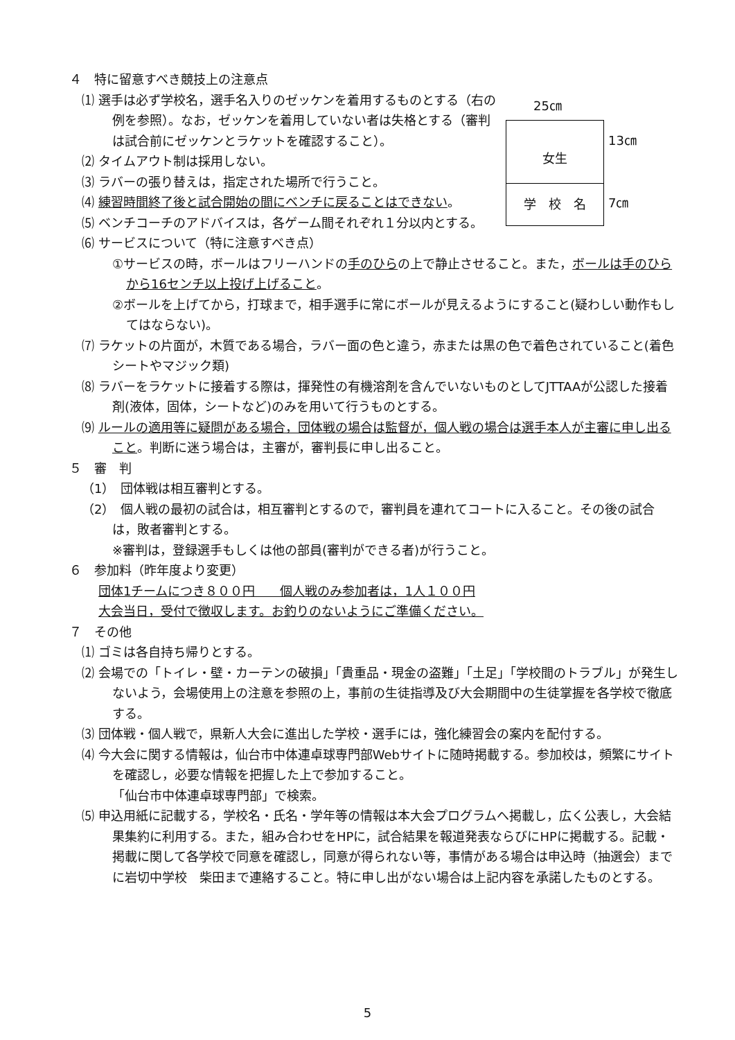４　特に留意すべき競技上の注意点
25㎝
女生
学　校　名
13㎝
7㎝
⑴ 選手は必ず学校名，選手名入りのゼッケンを着用するものとする（右の例を参照）。なお，ゼッケンを着用していない者は失格とする（審判は試合前にゼッケンとラケットを確認すること）。
⑵ タイムアウト制は採用しない。
⑶ ラバーの張り替えは，指定された場所で行うこと。
⑷ 練習時間終了後と試合開始の間にベンチに戻ることはできない。
⑸ ベンチコーチのアドバイスは，各ゲーム間それぞれ１分以内とする。
⑹ サービスについて（特に注意すべき点）
①サービスの時，ボールはフリーハンドの手のひらの上で静止させること。また，ボールは手のひらから16センチ以上投げ上げること。
②ボールを上げてから，打球まで，相手選手に常にボールが見えるようにすること(疑わしい動作もしてはならない)。
⑺ ラケットの片面が，木質である場合，ラバー面の色と違う，赤または黒の色で着色されていること(着色シートやマジック類)
⑻ ラバーをラケットに接着する際は，揮発性の有機溶剤を含んでいないものとしてJTTAAが公認した接着剤(液体，固体，シートなど)のみを用いて行うものとする。
⑼ ルールの適用等に疑問がある場合，団体戦の場合は監督が，個人戦の場合は選手本人が主審に申し出ること。判断に迷う場合は，主審が，審判長に申し出ること。
５　審　判
（1）　団体戦は相互審判とする。
（2）　個人戦の最初の試合は，相互審判とするので，審判員を連れてコートに入ること。その後の試合は，敗者審判とする。
※審判は，登録選手もしくは他の部員(審判ができる者)が行うこと。
６　参加料（昨年度より変更）
団体1チームにつき８００円　　個人戦のみ参加者は，1人１００円
大会当日，受付で徴収します。お釣りのないようにご準備ください。
７　その他
⑴ ゴミは各自持ち帰りとする。
⑵ 会場での「トイレ・壁・カーテンの破損」「貴重品・現金の盗難」「土足」「学校間のトラブル」が発生しないよう，会場使用上の注意を参照の上，事前の生徒指導及び大会期間中の生徒掌握を各学校で徹底する。
⑶ 団体戦・個人戦で，県新人大会に進出した学校・選手には，強化練習会の案内を配付する。
⑷ 今大会に関する情報は，仙台市中体連卓球専門部Webサイトに随時掲載する。参加校は，頻繁にサイトを確認し，必要な情報を把握した上で参加すること。
「仙台市中体連卓球専門部」で検索。
⑸ 申込用紙に記載する，学校名・氏名・学年等の情報は本大会プログラムへ掲載し，広く公表し，大会結果集約に利用する。また，組み合わせをHPに，試合結果を報道発表ならびにHPに掲載する。記載・掲載に関して各学校で同意を確認し，同意が得られない等，事情がある場合は申込時（抽選会）までに岩切中学校　柴田まで連絡すること。特に申し出がない場合は上記内容を承諾したものとする。
5